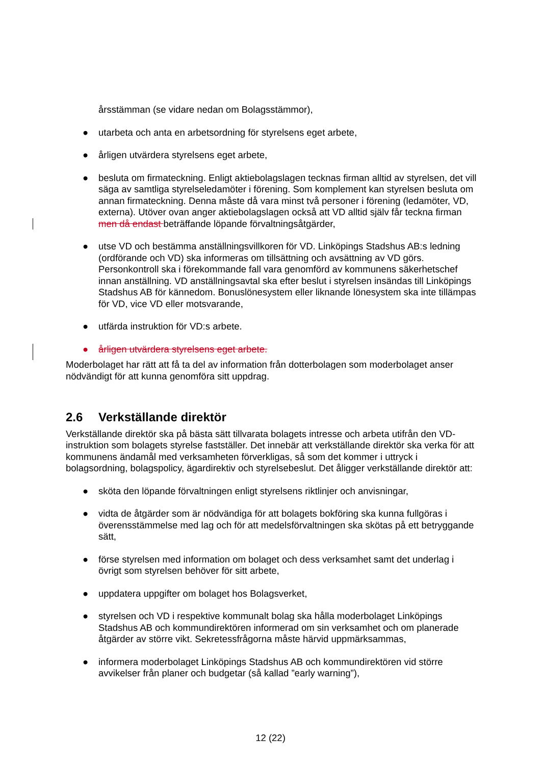årsstämman (se vidare nedan om Bolagsstämmor),
● utarbeta och anta en arbetsordning för styrelsens eget arbete,
● årligen utvärdera styrelsens eget arbete,
● besluta om firmateckning. Enligt aktiebolagslagen tecknas firman alltid av styrelsen, det vill säga av samtliga styrelseledamöter i förening. Som komplement kan styrelsen besluta om annan firmateckning. Denna måste då vara minst två personer i förening (ledamöter, VD, externa). Utöver ovan anger aktiebolagslagen också att VD alltid själv får teckna firman men då endast beträffande löpande förvaltningsåtgärder,
● utse VD och bestämma anställningsvillkoren för VD. Linköpings Stadshus AB:s ledning (ordförande och VD) ska informeras om tillsättning och avsättning av VD görs. Personkontroll ska i förekommande fall vara genomförd av kommunens säkerhetschef innan anställning. VD anställningsavtal ska efter beslut i styrelsen insändas till Linköpings Stadshus AB för kännedom. Bonuslönesystem eller liknande lönesystem ska inte tillämpas för VD, vice VD eller motsvarande,
● utfärda instruktion för VD:s arbete.
● årligen utvärdera styrelsens eget arbete.
Moderbolaget har rätt att få ta del av information från dotterbolagen som moderbolaget anser nödvändigt för att kunna genomföra sitt uppdrag.
2.6 Verkställande direktör
Verkställande direktör ska på bästa sätt tillvarata bolagets intresse och arbeta utifrån den VD-instruktion som bolagets styrelse fastställer. Det innebär att verkställande direktör ska verka för att kommunens ändamål med verksamheten förverkligas, så som det kommer i uttryck i bolagsordning, bolagspolicy, ägardirektiv och styrelsebeslut. Det åligger verkställande direktör att:
● sköta den löpande förvaltningen enligt styrelsens riktlinjer och anvisningar,
● vidta de åtgärder som är nödvändiga för att bolagets bokföring ska kunna fullgöras i överensstämmelse med lag och för att medelsförvaltningen ska skötas på ett betryggande sätt,
● förse styrelsen med information om bolaget och dess verksamhet samt det underlag i övrigt som styrelsen behöver för sitt arbete,
● uppdatera uppgifter om bolaget hos Bolagsverket,
● styrelsen och VD i respektive kommunalt bolag ska hålla moderbolaget Linköpings Stadshus AB och kommundirektören informerad om sin verksamhet och om planerade åtgärder av större vikt. Sekretessfrågorna måste härvid uppmärksammas,
● informera moderbolaget Linköpings Stadshus AB och kommundirektören vid större avvikelser från planer och budgetar (så kallad ”early warning”),
12 (22)